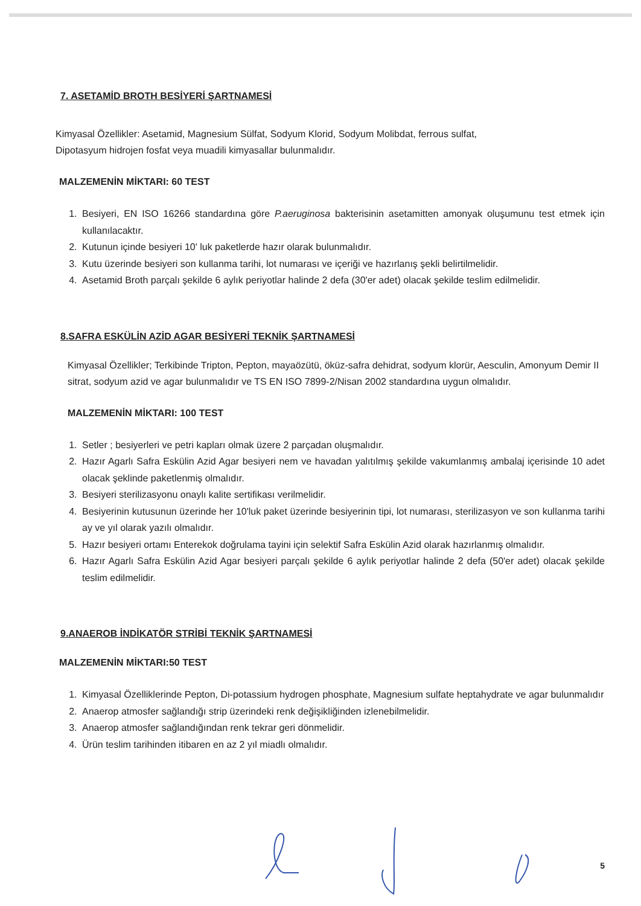7. ASETAMİD BROTH BESİYERİ ŞARTNAMESİ
Kimyasal Özellikler: Asetamid, Magnesium Sülfat, Sodyum Klorid, Sodyum Molibdat, ferrous sulfat,
Dipotasyum hidrojen fosfat veya muadili kimyasallar bulunmalıdır.
MALZEMENİN MİKTARI: 60 TEST
1. Besiyeri, EN ISO 16266 standardına göre P.aeruginosa bakterisinin asetamitten amonyak oluşumunu test etmek için kullanılacaktır.
2. Kutunun içinde besiyeri 10' luk paketlerde hazır olarak bulunmalıdır.
3. Kutu üzerinde besiyeri son kullanma tarihi, lot numarası ve içeriği ve hazırlanış şekli belirtilmelidir.
4. Asetamid Broth parçalı şekilde 6 aylık periyotlar halinde 2 defa (30'er adet) olacak şekilde teslim edilmelidir.
8.SAFRA ESKÜLİN AZİD AGAR BESİYERİ TEKNİK ŞARTNAMESİ
Kimyasal Özellikler; Terkibinde Tripton, Pepton, mayaözütü, öküz-safra dehidrat, sodyum klorür, Aesculin, Amonyum Demir II sitrat, sodyum azid ve agar bulunmalıdır ve TS EN ISO 7899-2/Nisan 2002 standardına uygun olmalıdır.
MALZEMENİN MİKTARI: 100 TEST
1. Setler ; besiyerleri ve petri kapları olmak üzere 2 parçadan oluşmalıdır.
2. Hazır Agarlı Safra Eskülin Azid Agar besiyeri nem ve havadan yalıtılmış şekilde vakumlanmış ambalaj içerisinde 10 adet olacak şeklinde paketlenmiş olmalıdır.
3. Besiyeri sterilizasyonu onaylı kalite sertifikası verilmelidir.
4. Besiyerinin kutusunun üzerinde her 10'luk paket üzerinde besiyerinin tipi, lot numarası, sterilizasyon ve son kullanma tarihi ay ve yıl olarak yazılı olmalıdır.
5. Hazır besiyeri ortamı Enterekok doğrulama tayini için selektif Safra Eskülin Azid olarak hazırlanmış olmalıdır.
6. Hazır Agarlı Safra Eskülin Azid Agar besiyeri parçalı şekilde 6 aylık periyotlar halinde 2 defa (50'er adet) olacak şekilde teslim edilmelidir.
9.ANAEROB İNDİKATÖR STRİBİ TEKNİK ŞARTNAMESİ
MALZEMENİN MİKTARI:50 TEST
1. Kimyasal Özelliklerinde Pepton, Di-potassium hydrogen phosphate, Magnesium sulfate heptahydrate ve agar bulunmalıdır
2. Anaerop atmosfer sağlandığı strip üzerindeki renk değişikliğinden izlenebilmelidir.
3. Anaerop atmosfer sağlandığından renk tekrar geri dönmelidir.
4. Ürün teslim tarihinden itibaren en az 2 yıl miadlı olmalıdır.
5